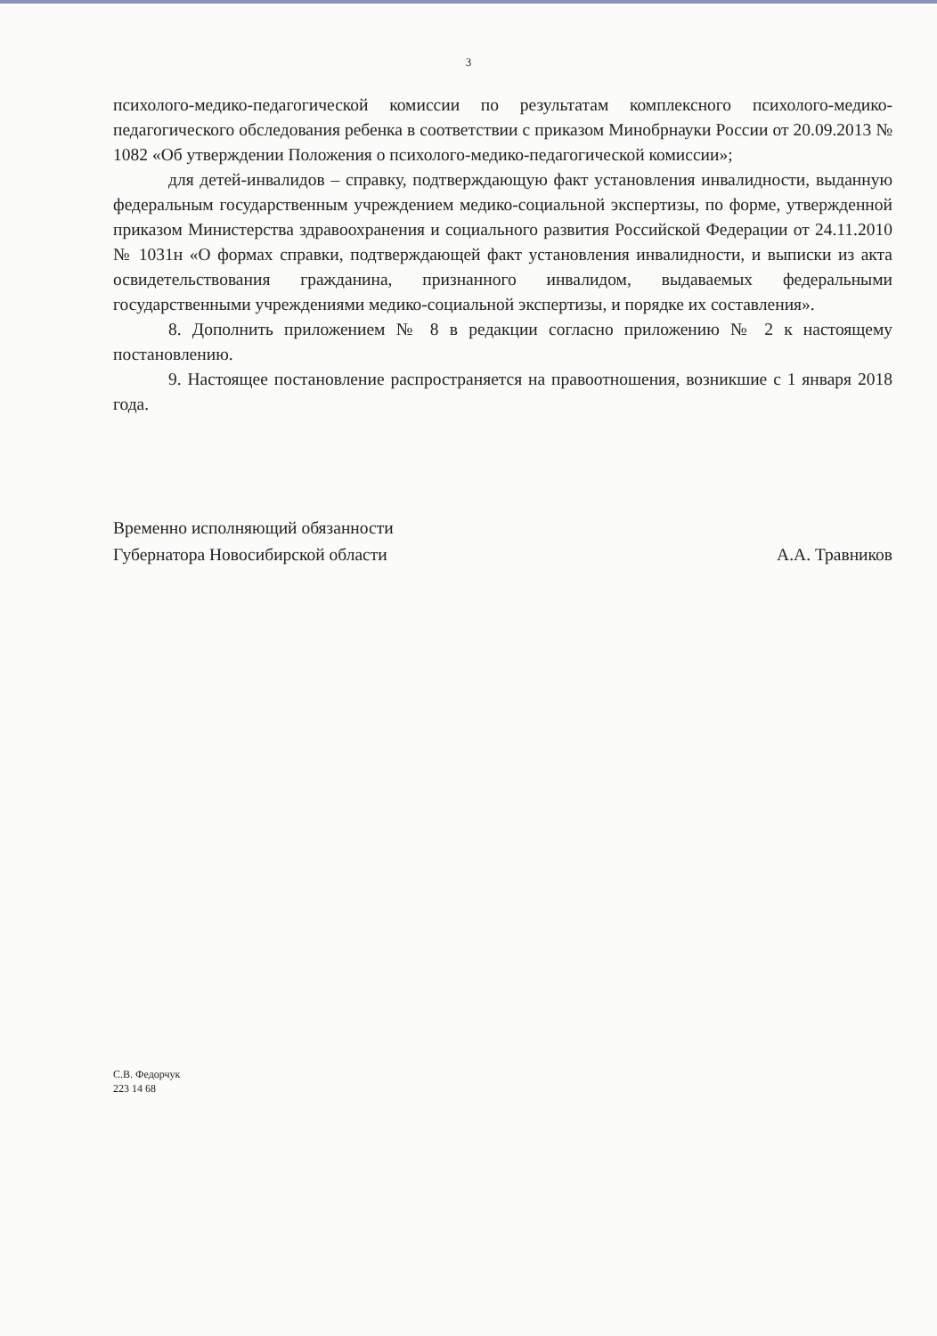3
психолого-медико-педагогической комиссии по результатам комплексного психолого-медико-педагогического обследования ребенка в соответствии с приказом Минобрнауки России от 20.09.2013 № 1082 «Об утверждении Положения о психолого-медико-педагогической комиссии»;
для детей-инвалидов – справку, подтверждающую факт установления инвалидности, выданную федеральным государственным учреждением медико-социальной экспертизы, по форме, утвержденной приказом Министерства здравоохранения и социального развития Российской Федерации от 24.11.2010 № 1031н «О формах справки, подтверждающей факт установления инвалидности, и выписки из акта освидетельствования гражданина, признанного инвалидом, выдаваемых федеральными государственными учреждениями медико-социальной экспертизы, и порядке их составления».
8. Дополнить приложением № 8 в редакции согласно приложению № 2 к настоящему постановлению.
9. Настоящее постановление распространяется на правоотношения, возникшие с 1 января 2018 года.
Временно исполняющий обязанности
Губернатора Новосибирской области
А.А. Травников
С.В. Федорчук
223 14 68